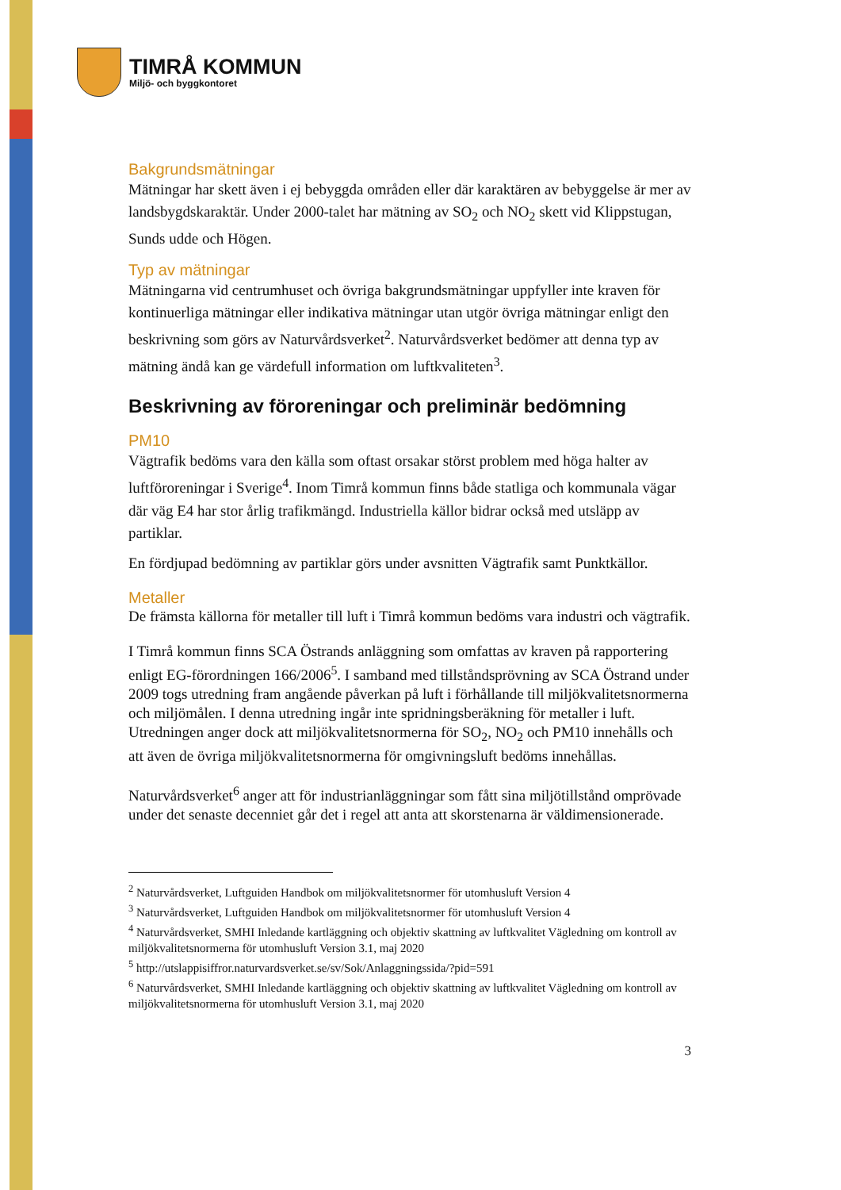TIMRÅ KOMMUN
Miljö- och byggkontoret
Bakgrundsmätningar
Mätningar har skett även i ej bebyggda områden eller där karaktären av bebyggelse är mer av landsbygdskaraktär. Under 2000-talet har mätning av SO<sub>2</sub> och NO<sub>2</sub> skett vid Klippstugan, Sunds udde och Högen.
Typ av mätningar
Mätningarna vid centrumhuset och övriga bakgrundsmätningar uppfyller inte kraven för kontinuerliga mätningar eller indikativa mätningar utan utgör övriga mätningar enligt den beskrivning som görs av Naturvårdsverket<sup>2</sup>. Naturvårdsverket bedömer att denna typ av mätning ändå kan ge värdefull information om luftkvaliteten<sup>3</sup>.
Beskrivning av föroreningar och preliminär bedömning
PM10
Vägtrafik bedöms vara den källa som oftast orsakar störst problem med höga halter av luftföroreningar i Sverige<sup>4</sup>. Inom Timrå kommun finns både statliga och kommunala vägar där väg E4 har stor årlig trafikmängd. Industriella källor bidrar också med utsläpp av partiklar.
En fördjupad bedömning av partiklar görs under avsnitten Vägtrafik samt Punktkällor.
Metaller
De främsta källorna för metaller till luft i Timrå kommun bedöms vara industri och vägtrafik.
I Timrå kommun finns SCA Östrands anläggning som omfattas av kraven på rapportering enligt EG-förordningen 166/2006<sup>5</sup>. I samband med tillståndsprövning av SCA Östrand under 2009 togs utredning fram angående påverkan på luft i förhållande till miljökvalitetsnormerna och miljömålen. I denna utredning ingår inte spridningsberäkning för metaller i luft. Utredningen anger dock att miljökvalitetsnormerna för SO<sub>2</sub>, NO<sub>2</sub> och PM10 innehålls och att även de övriga miljökvalitetsnormerna för omgivningsluft bedöms innehållas.
Naturvårdsverket<sup>6</sup> anger att för industrianläggningar som fått sina miljötillstånd omprövade under det senaste decenniet går det i regel att anta att skorstenarna är väldimensionerade.
<sup>2</sup> Naturvårdsverket, Luftguiden Handbok om miljökvalitetsnormer för utomhusluft Version 4
<sup>3</sup> Naturvårdsverket, Luftguiden Handbok om miljökvalitetsnormer för utomhusluft Version 4
<sup>4</sup> Naturvårdsverket, SMHI Inledande kartläggning och objektiv skattning av luftkvalitet Vägledning om kontroll av miljökvalitetsnormerna för utomhusluft Version 3.1, maj 2020
<sup>5</sup> http://utslappisiffror.naturvardsverket.se/sv/Sok/Anlaggningssida/?pid=591
<sup>6</sup> Naturvårdsverket, SMHI Inledande kartläggning och objektiv skattning av luftkvalitet Vägledning om kontroll av miljökvalitetsnormerna för utomhusluft Version 3.1, maj 2020
3